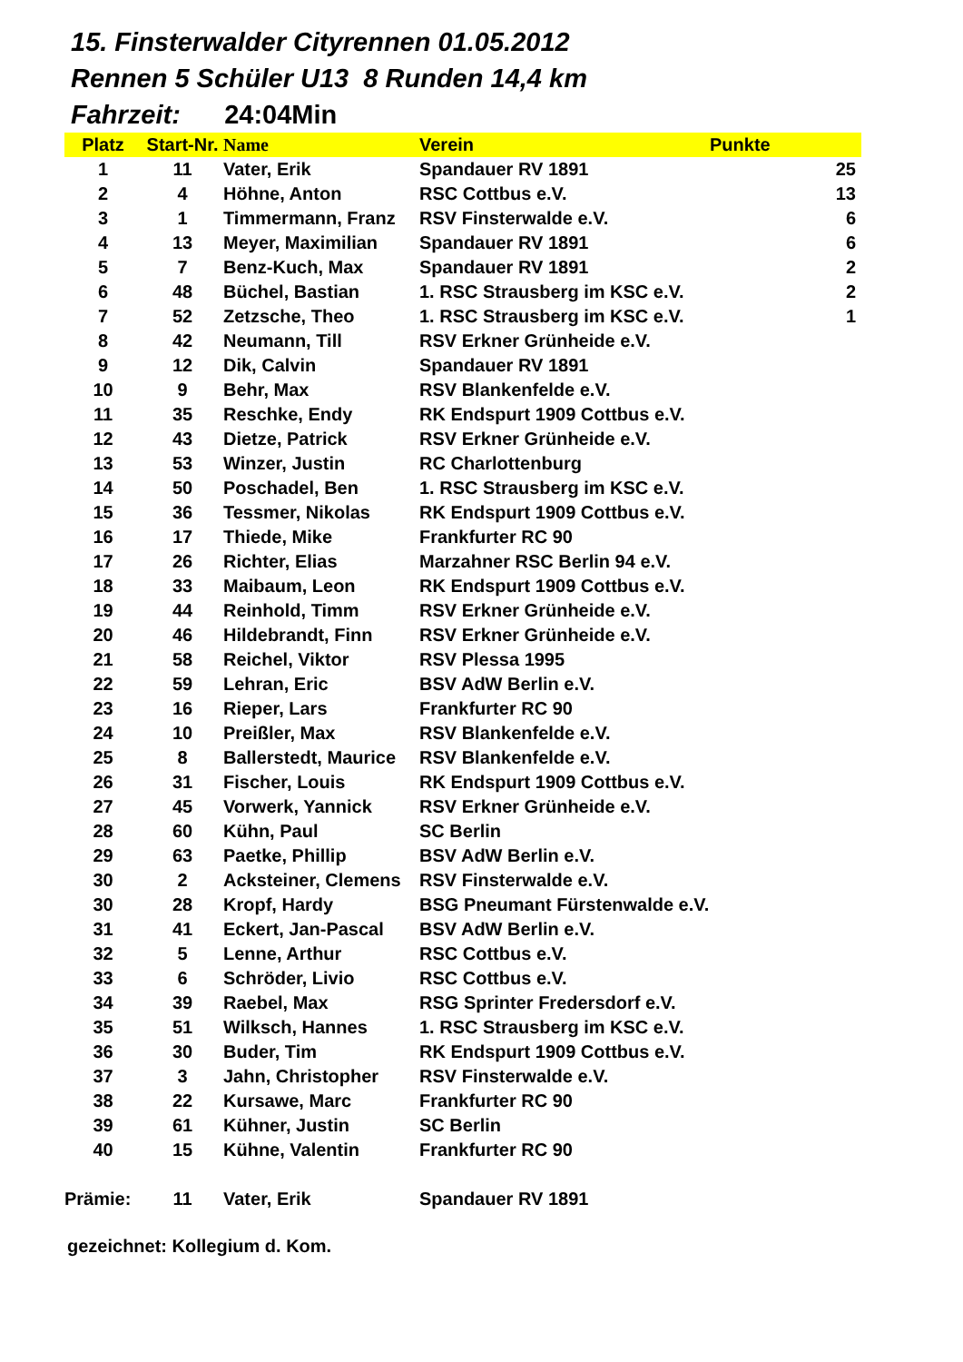15. Finsterwalder Cityrennen 01.05.2012
Rennen 5 Schüler U13 8 Runden 14,4 km
Fahrzeit: 24:04Min
| Platz | Start-Nr. | Name | Verein | Punkte | |
| --- | --- | --- | --- | --- | --- |
| 1 | 11 | Vater, Erik | Spandauer RV 1891 | | 25 |
| 2 | 4 | Höhne, Anton | RSC Cottbus e.V. | | 13 |
| 3 | 1 | Timmermann, Franz | RSV Finsterwalde e.V. | | 6 |
| 4 | 13 | Meyer, Maximilian | Spandauer RV 1891 | | 6 |
| 5 | 7 | Benz-Kuch, Max | Spandauer RV 1891 | | 2 |
| 6 | 48 | Büchel, Bastian | 1. RSC Strausberg im KSC e.V. | | 2 |
| 7 | 52 | Zetzsche, Theo | 1. RSC Strausberg im KSC e.V. | | 1 |
| 8 | 42 | Neumann, Till | RSV Erkner Grünheide e.V. | | |
| 9 | 12 | Dik, Calvin | Spandauer RV 1891 | | |
| 10 | 9 | Behr, Max | RSV Blankenfelde e.V. | | |
| 11 | 35 | Reschke, Endy | RK Endspurt 1909 Cottbus e.V. | | |
| 12 | 43 | Dietze, Patrick | RSV Erkner Grünheide e.V. | | |
| 13 | 53 | Winzer, Justin | RC Charlottenburg | | |
| 14 | 50 | Poschadel, Ben | 1. RSC Strausberg im KSC e.V. | | |
| 15 | 36 | Tessmer, Nikolas | RK Endspurt 1909 Cottbus e.V. | | |
| 16 | 17 | Thiede, Mike | Frankfurter RC 90 | | |
| 17 | 26 | Richter, Elias | Marzahner RSC Berlin 94 e.V. | | |
| 18 | 33 | Maibaum, Leon | RK Endspurt 1909 Cottbus e.V. | | |
| 19 | 44 | Reinhold, Timm | RSV Erkner Grünheide e.V. | | |
| 20 | 46 | Hildebrandt, Finn | RSV Erkner Grünheide e.V. | | |
| 21 | 58 | Reichel, Viktor | RSV Plessa 1995 | | |
| 22 | 59 | Lehran, Eric | BSV AdW Berlin e.V. | | |
| 23 | 16 | Rieper, Lars | Frankfurter RC 90 | | |
| 24 | 10 | Preißler, Max | RSV Blankenfelde e.V. | | |
| 25 | 8 | Ballerstedt, Maurice | RSV Blankenfelde e.V. | | |
| 26 | 31 | Fischer, Louis | RK Endspurt 1909 Cottbus e.V. | | |
| 27 | 45 | Vorwerk, Yannick | RSV Erkner Grünheide e.V. | | |
| 28 | 60 | Kühn, Paul | SC Berlin | | |
| 29 | 63 | Paetke, Phillip | BSV AdW Berlin e.V. | | |
| 30 | 2 | Acksteiner, Clemens | RSV Finsterwalde e.V. | | |
| 30 | 28 | Kropf, Hardy | BSG Pneumant Fürstenwalde e.V. | | |
| 31 | 41 | Eckert, Jan-Pascal | BSV AdW Berlin e.V. | | |
| 32 | 5 | Lenne, Arthur | RSC Cottbus e.V. | | |
| 33 | 6 | Schröder, Livio | RSC Cottbus e.V. | | |
| 34 | 39 | Raebel, Max | RSG Sprinter Fredersdorf e.V. | | |
| 35 | 51 | Wilksch, Hannes | 1. RSC Strausberg im KSC e.V. | | |
| 36 | 30 | Buder, Tim | RK Endspurt 1909 Cottbus e.V. | | |
| 37 | 3 | Jahn, Christopher | RSV Finsterwalde e.V. | | |
| 38 | 22 | Kursawe, Marc | Frankfurter RC 90 | | |
| 39 | 61 | Kühner, Justin | SC Berlin | | |
| 40 | 15 | Kühne, Valentin | Frankfurter RC 90 | | |
| Prämie: | 11 | Vater, Erik | Spandauer RV 1891 | | |
gezeichnet: Kollegium d. Kom.